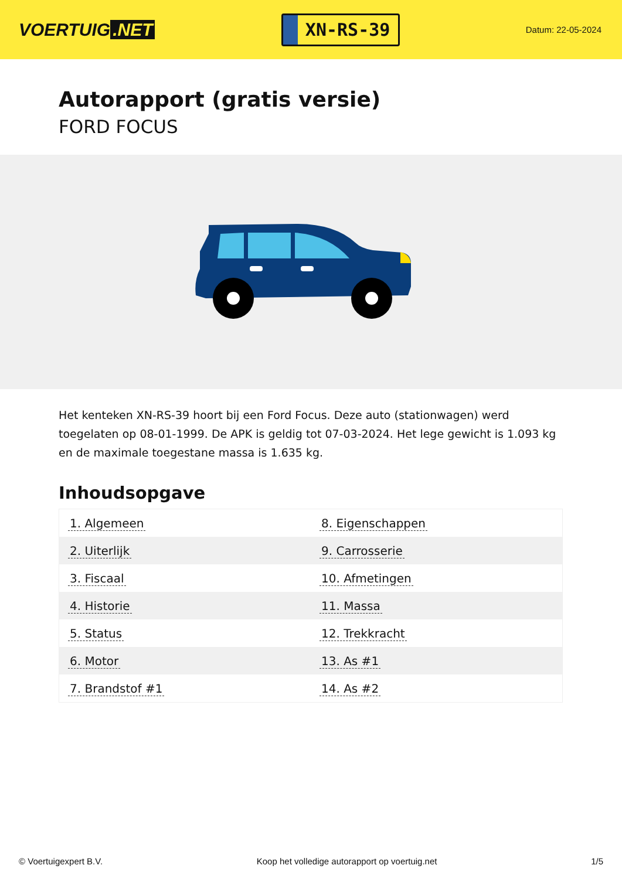VOERTUIG.NET
XN-RS-39
Datum: 22-05-2024
Autorapport (gratis versie)
FORD FOCUS
Het kenteken XN-RS-39 hoort bij een Ford Focus. Deze auto (stationwagen) werd toegelaten op 08-01-1999. De APK is geldig tot 07-03-2024. Het lege gewicht is 1.093 kg en de maximale toegestane massa is 1.635 kg.
Inhoudsopgave
| 1. Algemeen | 8. Eigenschappen |
| 2. Uiterlijk | 9. Carrosserie |
| 3. Fiscaal | 10. Afmetingen |
| 4. Historie | 11. Massa |
| 5. Status | 12. Trekkracht |
| 6. Motor | 13. As #1 |
| 7. Brandstof #1 | 14. As #2 |
© Voertuigexpert B.V. Koop het volledige autorapport op voertuig.net 1/5